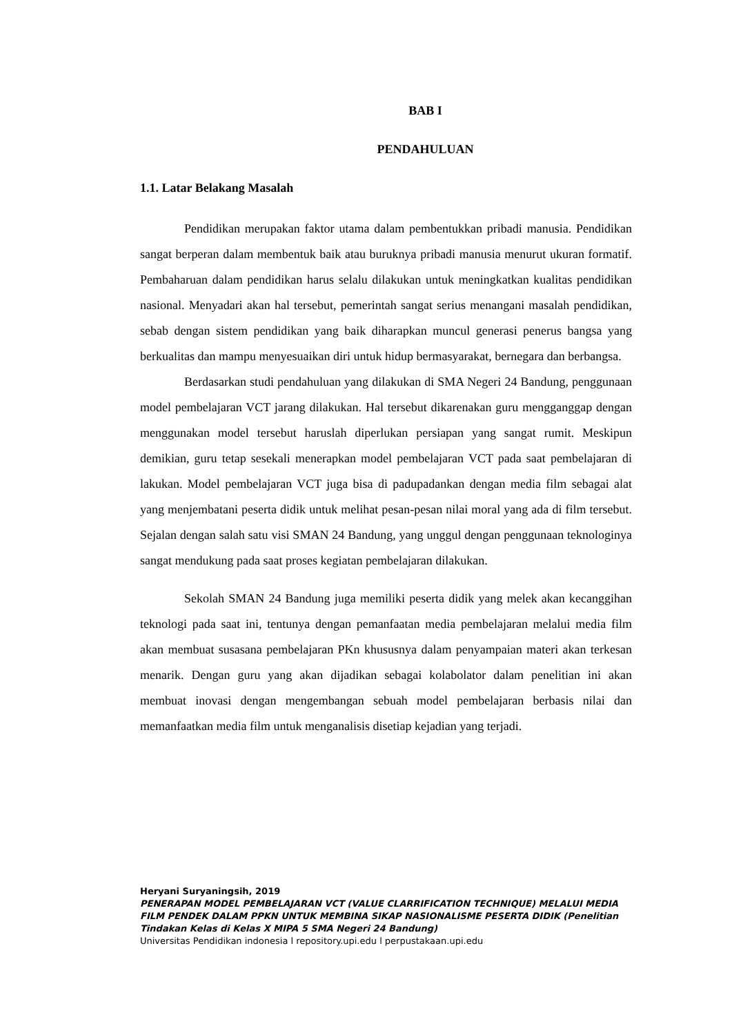BAB I
PENDAHULUAN
1.1. Latar Belakang Masalah
Pendidikan merupakan faktor utama dalam pembentukkan pribadi manusia. Pendidikan sangat berperan dalam membentuk baik atau buruknya pribadi manusia menurut ukuran formatif. Pembaharuan dalam pendidikan harus selalu dilakukan untuk meningkatkan kualitas pendidikan nasional. Menyadari akan hal tersebut, pemerintah sangat serius menangani masalah pendidikan, sebab dengan sistem pendidikan yang baik diharapkan muncul generasi penerus bangsa yang berkualitas dan mampu menyesuaikan diri untuk hidup bermasyarakat, bernegara dan berbangsa.
Berdasarkan studi pendahuluan yang dilakukan di SMA Negeri 24 Bandung, penggunaan model pembelajaran VCT jarang dilakukan. Hal tersebut dikarenakan guru mengganggap dengan menggunakan model tersebut haruslah diperlukan persiapan yang sangat rumit. Meskipun demikian, guru tetap sesekali menerapkan model pembelajaran VCT pada saat pembelajaran di lakukan. Model pembelajaran VCT juga bisa di padupadankan dengan media film sebagai alat yang menjembatani peserta didik untuk melihat pesan-pesan nilai moral yang ada di film tersebut. Sejalan dengan salah satu visi SMAN 24 Bandung, yang unggul dengan penggunaan teknologinya sangat mendukung pada saat proses kegiatan pembelajaran dilakukan.
Sekolah SMAN 24 Bandung juga memiliki peserta didik yang melek akan kecanggihan teknologi pada saat ini, tentunya dengan pemanfaatan media pembelajaran melalui media film akan membuat susasana pembelajaran PKn khususnya dalam penyampaian materi akan terkesan menarik. Dengan guru yang akan dijadikan sebagai kolabolator dalam penelitian ini akan membuat inovasi dengan mengembangan sebuah model pembelajaran berbasis nilai dan memanfaatkan media film untuk menganalisis disetiap kejadian yang terjadi.
Heryani Suryaningsih, 2019
PENERAPAN MODEL PEMBELAJARAN VCT (VALUE CLARRIFICATION TECHNIQUE) MELALUI MEDIA FILM PENDEK DALAM PPKN UNTUK MEMBINA SIKAP NASIONALISME PESERTA DIDIK (Penelitian Tindakan Kelas di Kelas X MIPA 5 SMA Negeri 24 Bandung)
Universitas Pendidikan indonesia l repository.upi.edu l perpustakaan.upi.edu